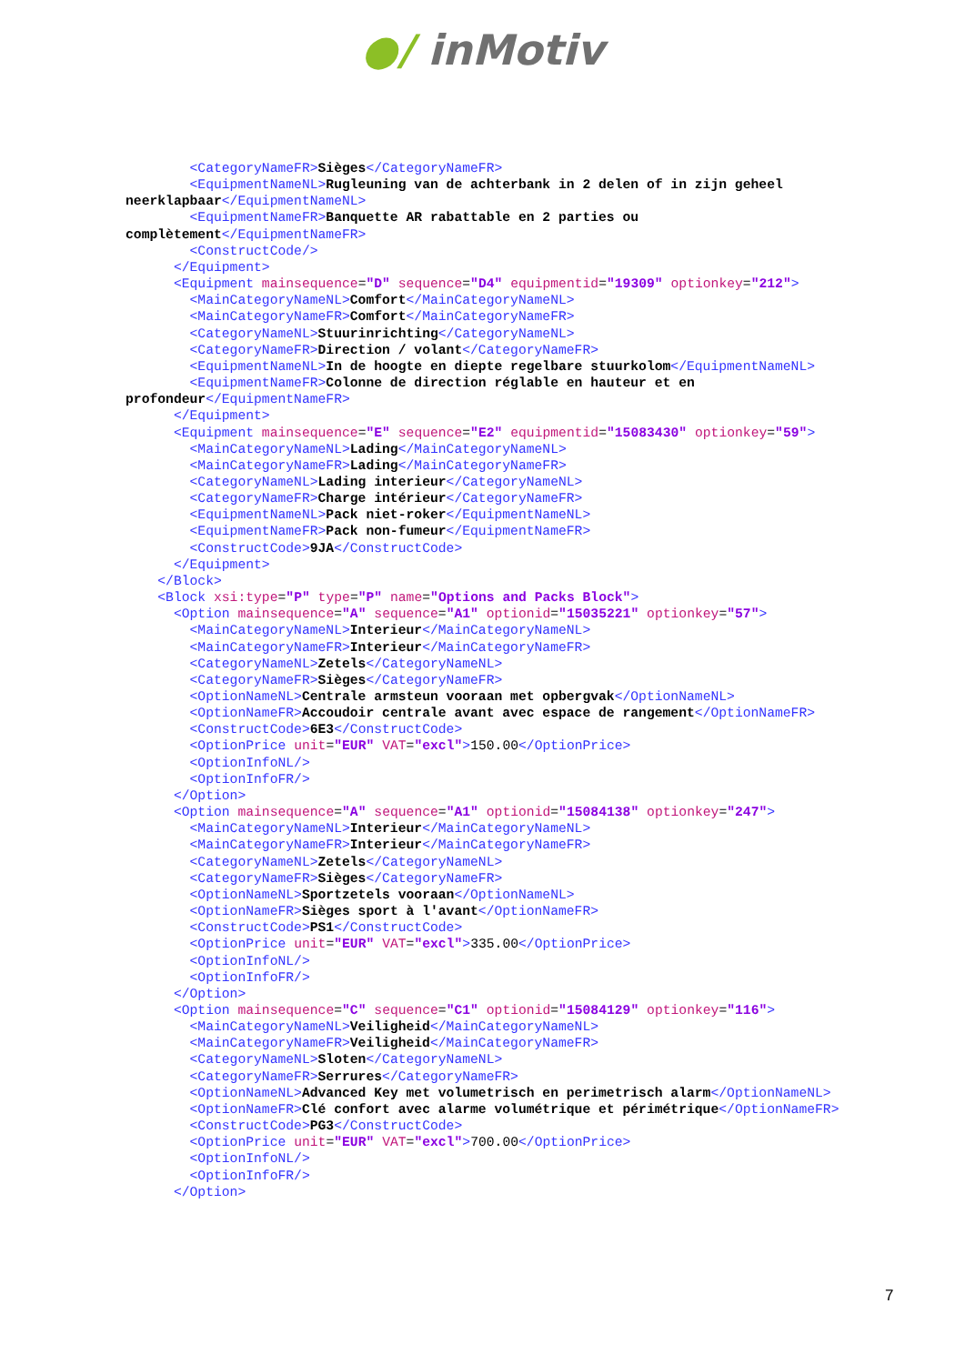●/ inMotiv
        <CategoryNameFR>Sièges</CategoryNameFR>
        <EquipmentNameNL>Rugleuning van de achterbank in 2 delen of in zijn geheel
neerklapbaar</EquipmentNameNL>
        <EquipmentNameFR>Banquette AR rabattable en 2 parties ou
complètement</EquipmentNameFR>
        <ConstructCode/>
      </Equipment>
      <Equipment mainsequence="D" sequence="D4" equipmentid="19309" optionkey="212">
        <MainCategoryNameNL>Comfort</MainCategoryNameNL>
        <MainCategoryNameFR>Comfort</MainCategoryNameFR>
        <CategoryNameNL>Stuurinrichting</CategoryNameNL>
        <CategoryNameFR>Direction / volant</CategoryNameFR>
        <EquipmentNameNL>In de hoogte en diepte regelbare stuurkolom</EquipmentNameNL>
        <EquipmentNameFR>Colonne de direction réglable en hauteur et en
profondeur</EquipmentNameFR>
      </Equipment>
      <Equipment mainsequence="E" sequence="E2" equipmentid="15083430" optionkey="59">
        <MainCategoryNameNL>Lading</MainCategoryNameNL>
        <MainCategoryNameFR>Lading</MainCategoryNameFR>
        <CategoryNameNL>Lading interieur</CategoryNameNL>
        <CategoryNameFR>Charge intérieur</CategoryNameFR>
        <EquipmentNameNL>Pack niet-roker</EquipmentNameNL>
        <EquipmentNameFR>Pack non-fumeur</EquipmentNameFR>
        <ConstructCode>9JA</ConstructCode>
      </Equipment>
    </Block>
    <Block xsi:type="P" type="P" name="Options and Packs Block">
      <Option mainsequence="A" sequence="A1" optionid="15035221" optionkey="57">
        <MainCategoryNameNL>Interieur</MainCategoryNameNL>
        <MainCategoryNameFR>Interieur</MainCategoryNameFR>
        <CategoryNameNL>Zetels</CategoryNameNL>
        <CategoryNameFR>Sièges</CategoryNameFR>
        <OptionNameNL>Centrale armsteun vooraan met opbergvak</OptionNameNL>
        <OptionNameFR>Accoudoir centrale avant avec espace de rangement</OptionNameFR>
        <ConstructCode>6E3</ConstructCode>
        <OptionPrice unit="EUR" VAT="excl">150.00</OptionPrice>
        <OptionInfoNL/>
        <OptionInfoFR/>
      </Option>
      <Option mainsequence="A" sequence="A1" optionid="15084138" optionkey="247">
        <MainCategoryNameNL>Interieur</MainCategoryNameNL>
        <MainCategoryNameFR>Interieur</MainCategoryNameFR>
        <CategoryNameNL>Zetels</CategoryNameNL>
        <CategoryNameFR>Sièges</CategoryNameFR>
        <OptionNameNL>Sportzetels vooraan</OptionNameNL>
        <OptionNameFR>Sièges sport à l'avant</OptionNameFR>
        <ConstructCode>PS1</ConstructCode>
        <OptionPrice unit="EUR" VAT="excl">335.00</OptionPrice>
        <OptionInfoNL/>
        <OptionInfoFR/>
      </Option>
      <Option mainsequence="C" sequence="C1" optionid="15084129" optionkey="116">
        <MainCategoryNameNL>Veiligheid</MainCategoryNameNL>
        <MainCategoryNameFR>Veiligheid</MainCategoryNameFR>
        <CategoryNameNL>Sloten</CategoryNameNL>
        <CategoryNameFR>Serrures</CategoryNameFR>
        <OptionNameNL>Advanced Key met volumetrisch en perimetrisch alarm</OptionNameNL>
        <OptionNameFR>Clé confort avec alarme volumétrique et périmétrique</OptionNameFR>
        <ConstructCode>PG3</ConstructCode>
        <OptionPrice unit="EUR" VAT="excl">700.00</OptionPrice>
        <OptionInfoNL/>
        <OptionInfoFR/>
      </Option>
7